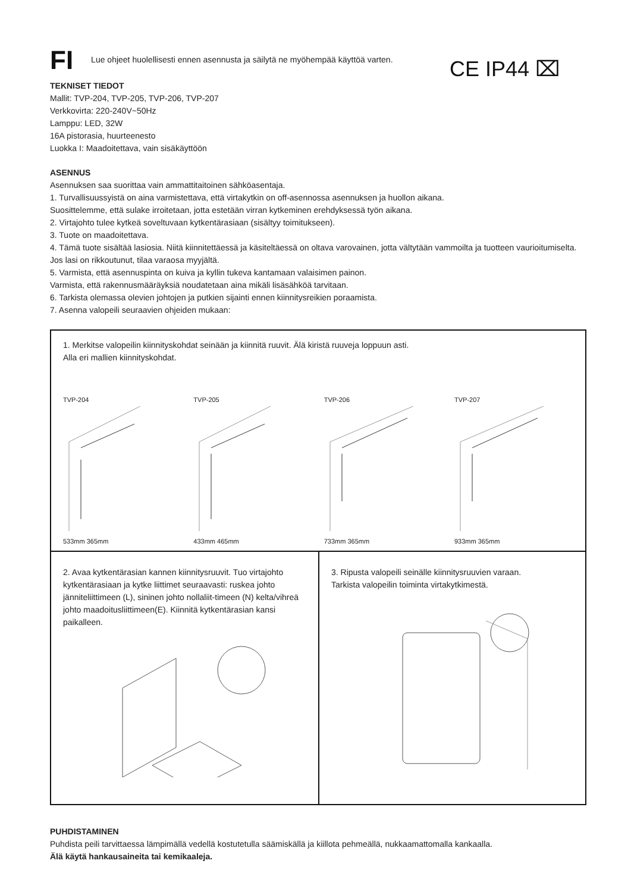FI Lue ohjeet huolellisesti ennen asennusta ja säilytä ne myöhempää käyttöä varten.
CE IP44 ⌧
TEKNISET TIEDOT
Mallit: TVP-204, TVP-205, TVP-206, TVP-207
Verkkovirta: 220-240V~50Hz
Lamppu: LED, 32W
16A pistorasia, huurteenesto
Luokka I: Maadoitettava, vain sisäkäyttöön
ASENNUS
Asennuksen saa suorittaa vain ammattitaitoinen sähköasentaja.
1. Turvallisuussyistä on aina varmistettava, että virtakytkin on off-asennossa asennuksen ja huollon aikana.
Suosittelemme, että sulake irroitetaan, jotta estetään virran kytkeminen erehdyksessä työn aikana.
2. Virtajohto tulee kytkeä soveltuvaan kytkentärasiaan (sisältyy toimitukseen).
3. Tuote on maadoitettava.
4. Tämä tuote sisältää lasiosia. Niitä kiinnitettäessä ja käsiteltäessä on oltava varovainen, jotta vältytään vammoilta ja tuotteen vaurioitumiselta. Jos lasi on rikkoutunut, tilaa varaosa myyjältä.
5. Varmista, että asennuspinta on kuiva ja kyllin tukeva kantamaan valaisimen painon.
Varmista, että rakennusmääräyksiä noudatetaan aina mikäli lisäsähköä tarvitaan.
6. Tarkista olemassa olevien johtojen ja putkien sijainti ennen kiinnitysreikien poraamista.
7. Asenna valopeili seuraavien ohjeiden mukaan:
1. Merkitse valopeilin kiinnityskohdat seinään ja kiinnitä ruuvit. Älä kiristä ruuveja loppuun asti.
Alla eri mallien kiinnityskohdat.
TVP-204
533mm 365mm
TVP-205
433mm 465mm
TVP-206
733mm 365mm
TVP-207
933mm 365mm
2. Avaa kytkentärasian kannen kiinnitysruuvit. Tuo virtajohto kytkentärasiaan ja kytke liittimet seuraavasti: ruskea johto jänniteliittimeen (L), sininen johto nollaliit-timeen (N) kelta/vihreä johto maadoitusliittimeen(E). Kiinnitä kytkentärasian kansi paikalleen.
3. Ripusta valopeili seinälle kiinnitysruuvien varaan.
Tarkista valopeilin toiminta virtakytkimestä.
PUHDISTAMINEN
Puhdista peili tarvittaessa lämpimällä vedellä kostutetulla säämiskällä ja kiillota pehmeällä, nukkaamattomalla kankaalla.
Älä käytä hankausaineita tai kemikaaleja.